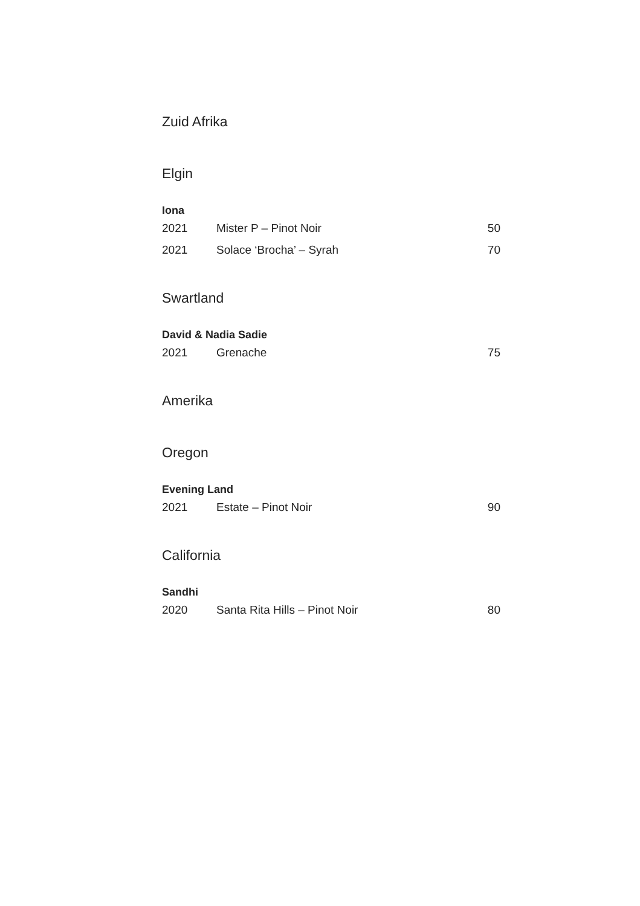Zuid Afrika
Elgin
Iona
| 2021 | Mister P – Pinot Noir | 50 |
| 2021 | Solace ‘Brocha’ – Syrah | 70 |
Swartland
David & Nadia Sadie
| 2021 | Grenache | 75 |
Amerika
Oregon
Evening Land
| 2021 | Estate – Pinot Noir | 90 |
California
Sandhi
| 2020 | Santa Rita Hills – Pinot Noir | 80 |